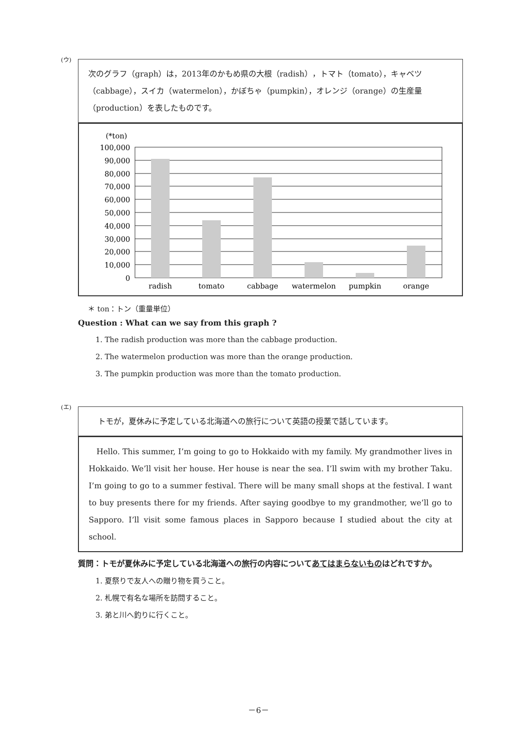(ウ)
次のグラフ（graph）は，2013年のかもめ県の大根（radish），トマト（tomato），キャベツ（cabbage），スイカ（watermelon），かぼちゃ（pumpkin），オレンジ（orange）の生産量（production）を表したものです。
(*ton)
100,000
90,000
80,000
70,000
60,000
50,000
40,000
30,000
20,000
10,000
0
radish
tomato
cabbage
watermelon
pumpkin
orange
＊ ton：トン（重量単位）
Question : What can we say from this graph ?
1. The radish production was more than the cabbage production.
2. The watermelon production was more than the orange production.
3. The pumpkin production was more than the tomato production.
(エ)
トモが，夏休みに予定している北海道への旅行について英語の授業で話しています。
Hello. This summer, I’m going to go to Hokkaido with my family. My grandmother lives in Hokkaido. We’ll visit her house. Her house is near the sea. I’ll swim with my brother Taku. I’m going to go to a summer festival. There will be many small shops at the festival. I want to buy presents there for my friends. After saying goodbye to my grandmother, we’ll go to Sapporo. I’ll visit some famous places in Sapporo because I studied about the city at school.
質問：トモが夏休みに予定している北海道への旅行の内容についてあてはまらないものはどれですか。
1. 夏祭りで友人への贈り物を買うこと。
2. 札幌で有名な場所を訪問すること。
3. 弟と川へ釣りに行くこと。
－6－